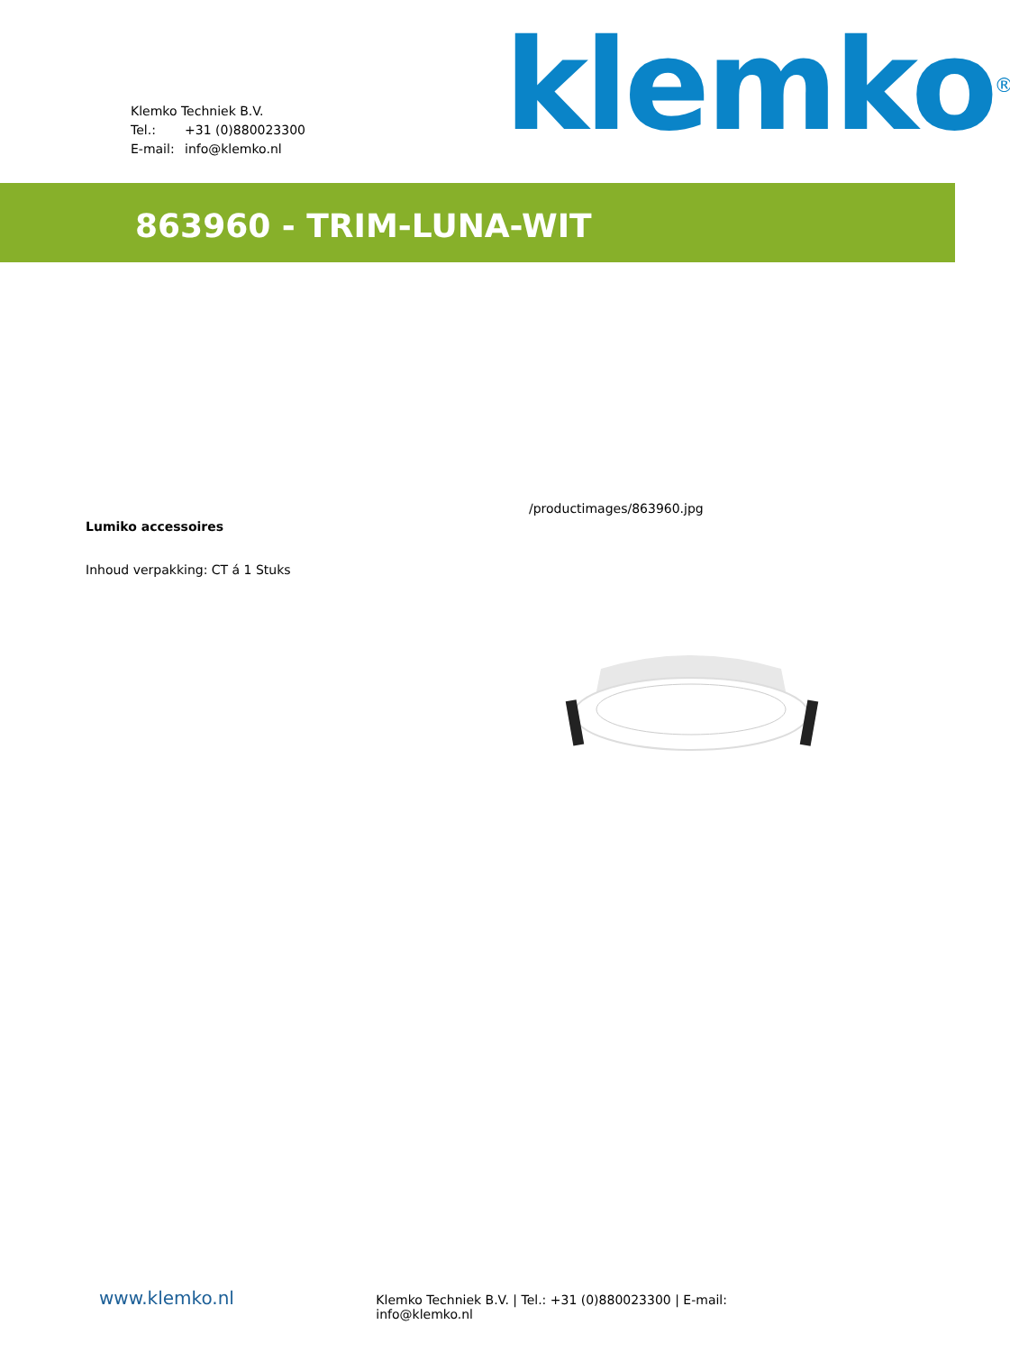Klemko Techniek B.V.
Tel.: +31 (0)880023300
E-mail: info@klemko.nl
klemko<sup>®</sup>
863960 - TRIM-LUNA-WIT
Lumiko accessoires
Inhoud verpakking: CT á 1 Stuks
/productimages/863960.jpg
www.klemko.nl
Klemko Techniek B.V. | Tel.: +31 (0)880023300 | E-mail: info@klemko.nl